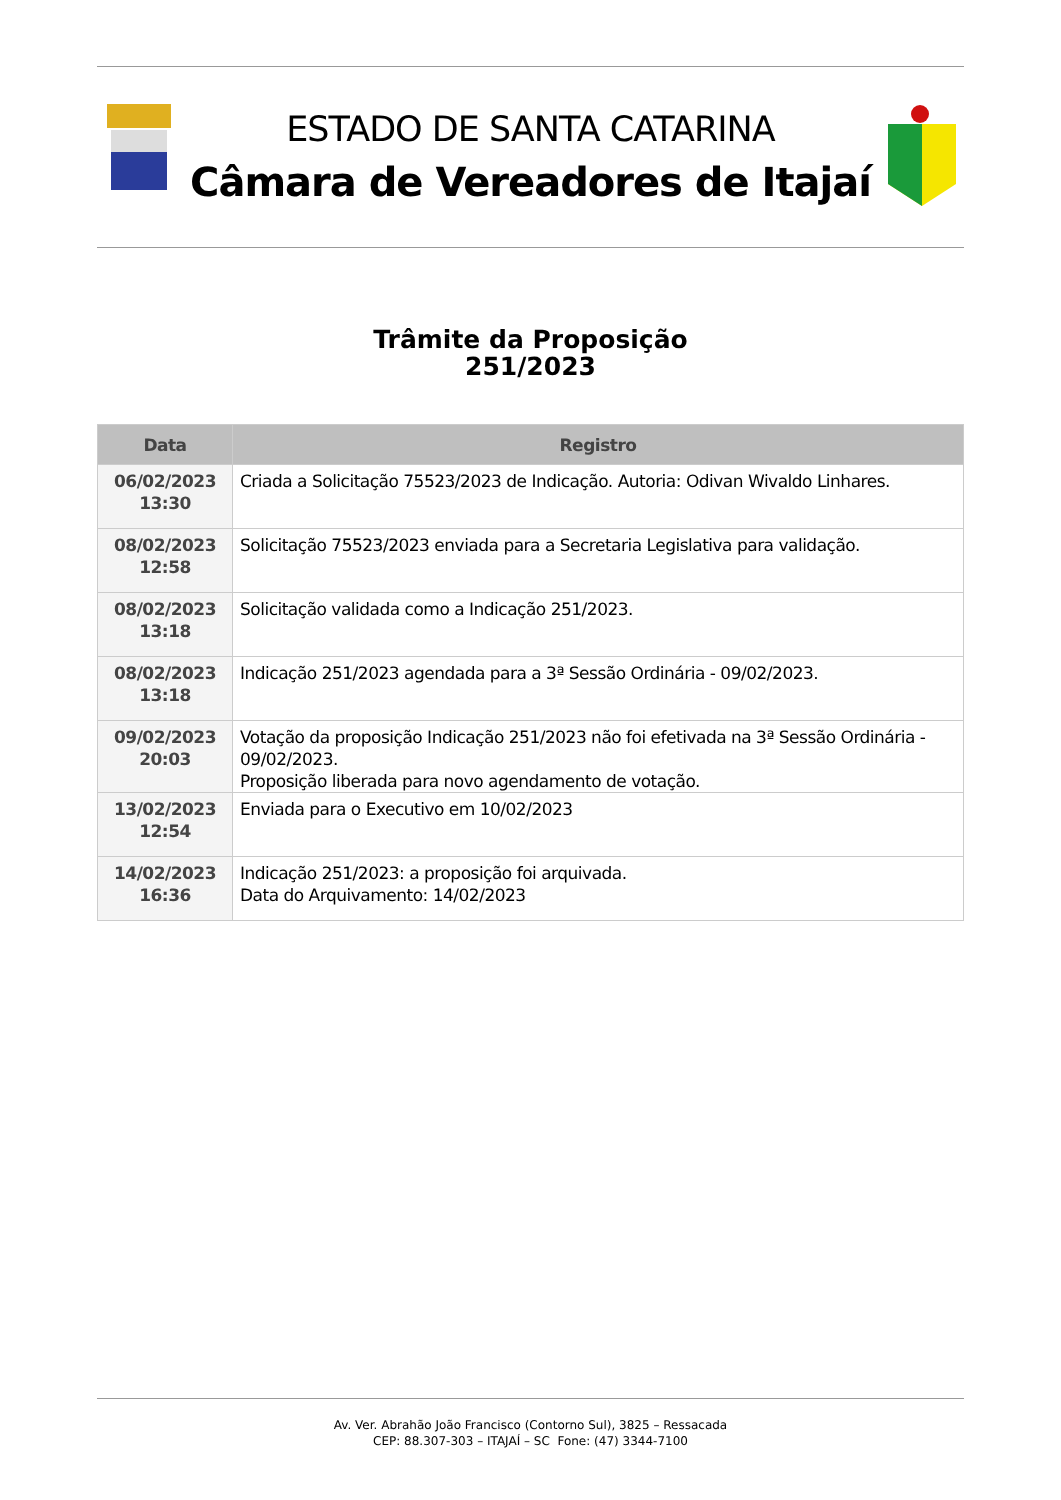ESTADO DE SANTA CATARINA
Câmara de Vereadores de Itajaí
Trâmite da Proposição
251/2023
| Data | Registro |
| --- | --- |
| 06/02/2023 13:30 | Criada a Solicitação 75523/2023 de Indicação. Autoria: Odivan Wivaldo Linhares. |
| 08/02/2023 12:58 | Solicitação 75523/2023 enviada para a Secretaria Legislativa para validação. |
| 08/02/2023 13:18 | Solicitação validada como a Indicação 251/2023. |
| 08/02/2023 13:18 | Indicação 251/2023 agendada para a 3ª Sessão Ordinária - 09/02/2023. |
| 09/02/2023 20:03 | Votação da proposição Indicação 251/2023 não foi efetivada na 3ª Sessão Ordinária - 09/02/2023. Proposição liberada para novo agendamento de votação. |
| 13/02/2023 12:54 | Enviada para o Executivo em 10/02/2023 |
| 14/02/2023 16:36 | Indicação 251/2023: a proposição foi arquivada. Data do Arquivamento: 14/02/2023 |
Av. Ver. Abrahão João Francisco (Contorno Sul), 3825 – Ressacada
CEP: 88.307-303 – ITAJAÍ – SC Fone: (47) 3344-7100